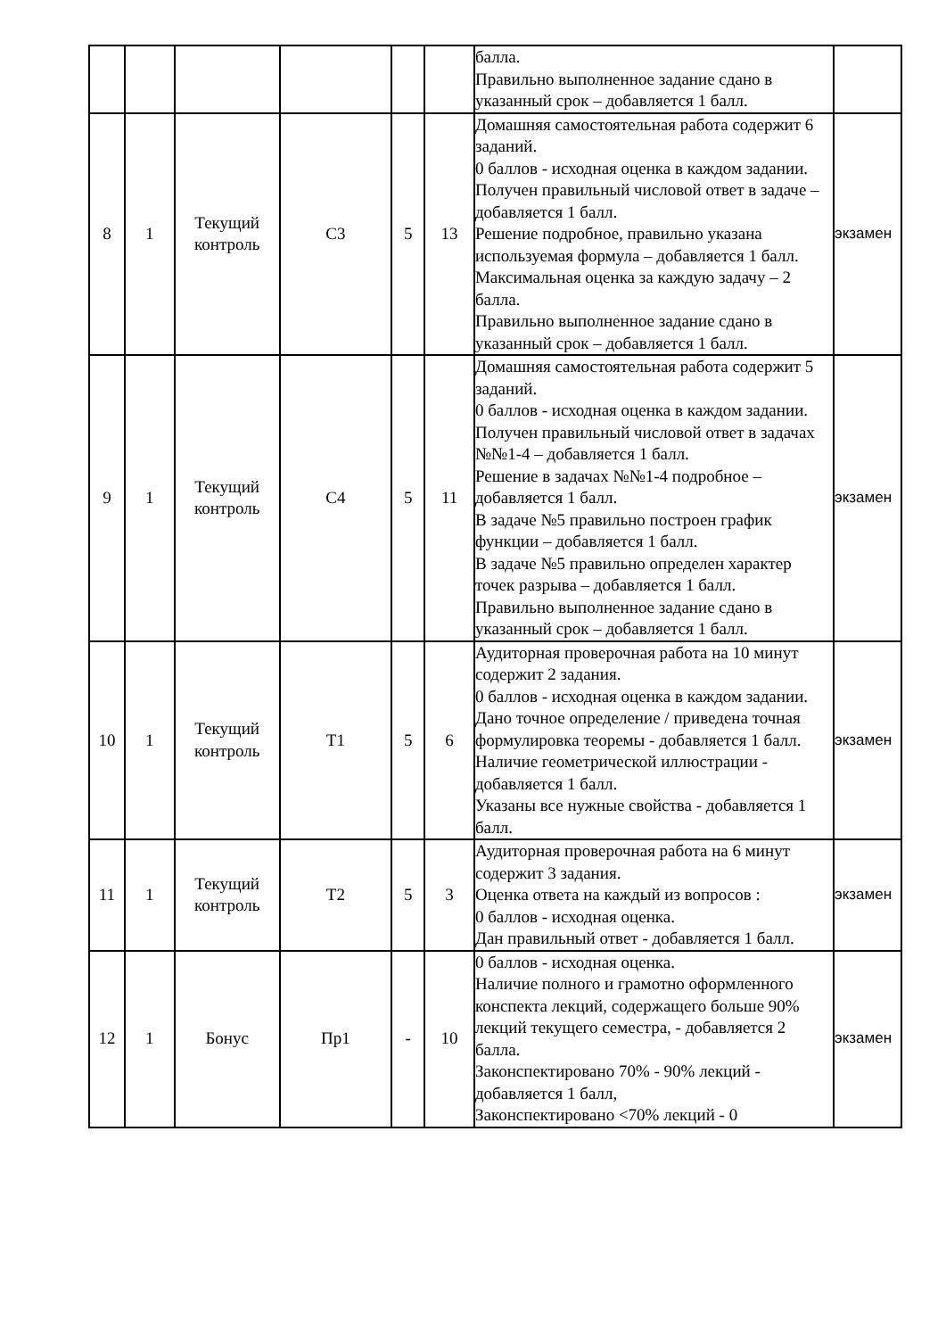| | | | | | | балла. Правильно выполненное задание сдано в указанный срок – добавляется 1 балл. | |
| 8 | 1 | Текущий контроль | С3 | 5 | 13 | Домашняя самостоятельная работа содержит 6 заданий. 0 баллов - исходная оценка в каждом задании. Получен правильный числовой ответ в задаче – добавляется 1 балл. Решение подробное, правильно указана используемая формула – добавляется 1 балл. Максимальная оценка за каждую задачу – 2 балла. Правильно выполненное задание сдано в указанный срок – добавляется 1 балл. | экзамен |
| 9 | 1 | Текущий контроль | С4 | 5 | 11 | Домашняя самостоятельная работа содержит 5 заданий. 0 баллов - исходная оценка в каждом задании. Получен правильный числовой ответ в задачах №№1-4 – добавляется 1 балл. Решение в задачах №№1-4 подробное – добавляется 1 балл. В задаче №5 правильно построен график функции – добавляется 1 балл. В задаче №5 правильно определен характер точек разрыва – добавляется 1 балл. Правильно выполненное задание сдано в указанный срок – добавляется 1 балл. | экзамен |
| 10 | 1 | Текущий контроль | Т1 | 5 | 6 | Аудиторная проверочная работа на 10 минут содержит 2 задания. 0 баллов - исходная оценка в каждом задании. Дано точное определение / приведена точная формулировка теоремы - добавляется 1 балл. Наличие геометрической иллюстрации - добавляется 1 балл. Указаны все нужные свойства - добавляется 1 балл. | экзамен |
| 11 | 1 | Текущий контроль | Т2 | 5 | 3 | Аудиторная проверочная работа на 6 минут содержит 3 задания. Оценка ответа на каждый из вопросов : 0 баллов - исходная оценка. Дан правильный ответ - добавляется 1 балл. | экзамен |
| 12 | 1 | Бонус | Пр1 | - | 10 | 0 баллов - исходная оценка. Наличие полного и грамотно оформленного конспекта лекций, содержащего больше 90% лекций текущего семестра, - добавляется 2 балла. Законспектировано 70% - 90% лекций - добавляется 1 балл, Законспектировано <70% лекций - 0 | экзамен |